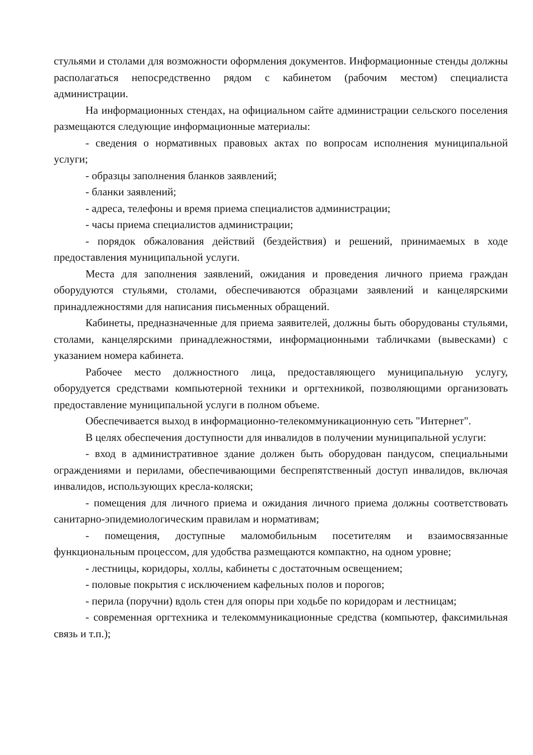стульями и столами для возможности оформления документов. Информационные стенды должны располагаться непосредственно рядом с кабинетом (рабочим местом) специалиста администрации.
На информационных стендах, на официальном сайте администрации сельского поселения размещаются следующие информационные материалы:
- сведения о нормативных правовых актах по вопросам исполнения муниципальной услуги;
- образцы заполнения бланков заявлений;
- бланки заявлений;
- адреса, телефоны и время приема специалистов администрации;
- часы приема специалистов администрации;
- порядок обжалования действий (бездействия) и решений, принимаемых в ходе предоставления муниципальной услуги.
Места для заполнения заявлений, ожидания и проведения личного приема граждан оборудуются стульями, столами, обеспечиваются образцами заявлений и канцелярскими принадлежностями для написания письменных обращений.
Кабинеты, предназначенные для приема заявителей, должны быть оборудованы стульями, столами, канцелярскими принадлежностями, информационными табличками (вывесками) с указанием номера кабинета.
Рабочее место должностного лица, предоставляющего муниципальную услугу, оборудуется средствами компьютерной техники и оргтехникой, позволяющими организовать предоставление муниципальной услуги в полном объеме.
Обеспечивается выход в информационно-телекоммуникационную сеть "Интернет".
В целях обеспечения доступности для инвалидов в получении муниципальной услуги:
- вход в административное здание должен быть оборудован пандусом, специальными ограждениями и перилами, обеспечивающими беспрепятственный доступ инвалидов, включая инвалидов, использующих кресла-коляски;
- помещения для личного приема и ожидания личного приема должны соответствовать санитарно-эпидемиологическим правилам и нормативам;
- помещения, доступные маломобильным посетителям и взаимосвязанные функциональным процессом, для удобства размещаются компактно, на одном уровне;
- лестницы, коридоры, холлы, кабинеты с достаточным освещением;
- половые покрытия с исключением кафельных полов и порогов;
- перила (поручни) вдоль стен для опоры при ходьбе по коридорам и лестницам;
- современная оргтехника и телекоммуникационные средства (компьютер, факсимильная связь и т.п.);